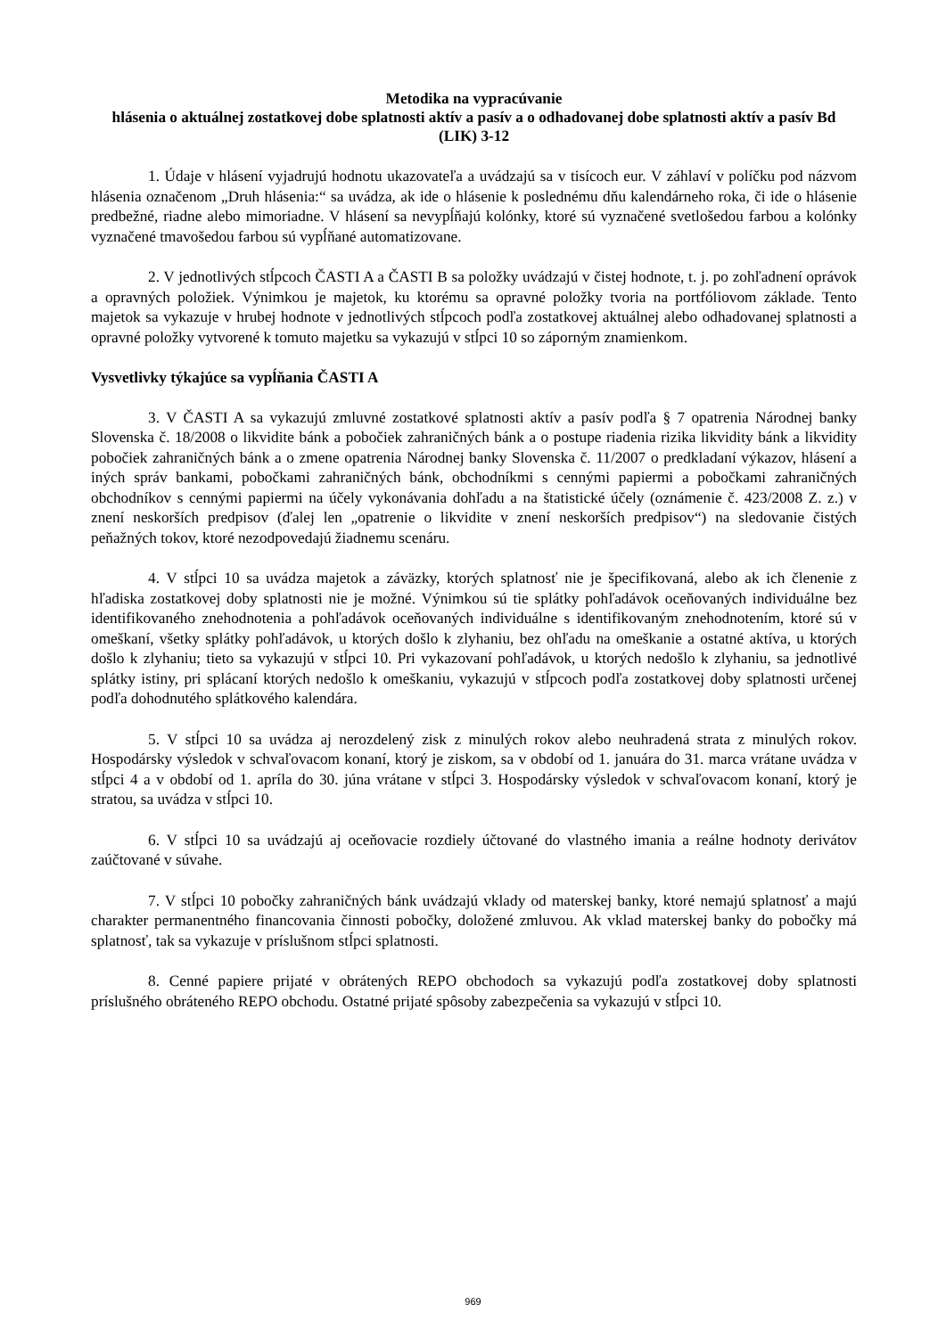Metodika na vypracúvanie
hlásenia o aktuálnej zostatkovej dobe splatnosti aktív a pasív a o odhadovanej dobe splatnosti aktív a pasív Bd (LIK) 3-12
1. Údaje v hlásení vyjadrujú hodnotu ukazovateľa a uvádzajú sa v tisícoch eur. V záhlaví v políčku pod názvom hlásenia označenom „Druh hlásenia:“ sa uvádza, ak ide o hlásenie k poslednému dňu kalendárneho roka, či ide o hlásenie predbežné, riadne alebo mimoriadne. V hlásení sa nevypĺňajú kolónky, ktoré sú vyznačené svetlošedou farbou a kolónky vyznačené tmavošedou farbou sú vypĺňané automatizovane.
2. V jednotlivých stĺpcoch ČASTI A a ČASTI B sa položky uvádzajú v čistej hodnote, t. j. po zohľadnení oprávok a opravných položiek. Výnimkou je majetok, ku ktorému sa opravné položky tvoria na portfóliovom základe. Tento majetok sa vykazuje v hrubej hodnote v jednotlivých stĺpcoch podľa zostatkovej aktuálnej alebo odhadovanej splatnosti a opravné položky vytvorené k tomuto majetku sa vykazujú v stĺpci 10 so záporným znamienkom.
Vysvetlivky týkajúce sa vypĺňania ČASTI A
3. V ČASTI A sa vykazujú zmluvné zostatkové splatnosti aktív a pasív podľa § 7 opatrenia Národnej banky Slovenska č. 18/2008 o likvidite bánk a pobočiek zahraničných bánk a o postupe riadenia rizika likvidity bánk a likvidity pobočiek zahraničných bánk a o zmene opatrenia Národnej banky Slovenska č. 11/2007 o predkladaní výkazov, hlásení a iných správ bankami, pobočkami zahraničných bánk, obchodníkmi s cennými papiermi a pobočkami zahraničných obchodníkov s cennými papiermi na účely vykonávania dohľadu a na štatistické účely (oznámenie č. 423/2008 Z. z.) v znení neskorších predpisov (ďalej len „opatrenie o likvidite v znení neskorších predpisov“) na sledovanie čistých peňažných tokov, ktoré nezodpovedajú žiadnemu scenáru.
4. V stĺpci 10 sa uvádza majetok a záväzky, ktorých splatnosť nie je špecifikovaná, alebo ak ich členenie z hľadiska zostatkovej doby splatnosti nie je možné. Výnimkou sú tie splátky pohľadávok oceňovaných individuálne bez identifikovaného znehodnotenia a pohľadávok oceňovaných individuálne s identifikovaným znehodnotením, ktoré sú v omeškaní, všetky splátky pohľadávok, u ktorých došlo k zlyhaniu, bez ohľadu na omeškanie a ostatné aktíva, u ktorých došlo k zlyhaniu; tieto sa vykazujú v stĺpci 10. Pri vykazovaní pohľadávok, u ktorých nedošlo k zlyhaniu, sa jednotlivé splátky istiny, pri splácaní ktorých nedošlo k omeškaniu, vykazujú v stĺpcoch podľa zostatkovej doby splatnosti určenej podľa dohodnutého splátkového kalendára.
5. V stĺpci 10 sa uvádza aj nerozdelený zisk z minulých rokov alebo neuhradená strata z minulých rokov. Hospodársky výsledok v schvaľovacom konaní, ktorý je ziskom, sa v období od 1. januára do 31. marca vrátane uvádza v stĺpci 4 a v období od 1. apríla do 30. júna vrátane v stĺpci 3. Hospodársky výsledok v schvaľovacom konaní, ktorý je stratou, sa uvádza v stĺpci 10.
6. V stĺpci 10 sa uvádzajú aj oceňovacie rozdiely účtované do vlastného imania a reálne hodnoty derivátov zaúčtované v súvahe.
7. V stĺpci 10 pobočky zahraničných bánk uvádzajú vklady od materskej banky, ktoré nemajú splatnosť a majú charakter permanentného financovania činnosti pobočky, doložené zmluvou. Ak vklad materskej banky do pobočky má splatnosť, tak sa vykazuje v príslušnom stĺpci splatnosti.
8. Cenné papiere prijaté v obrátených REPO obchodoch sa vykazujú podľa zostatkovej doby splatnosti príslušného obráteného REPO obchodu. Ostatné prijaté spôsoby zabezpečenia sa vykazujú v stĺpci 10.
969